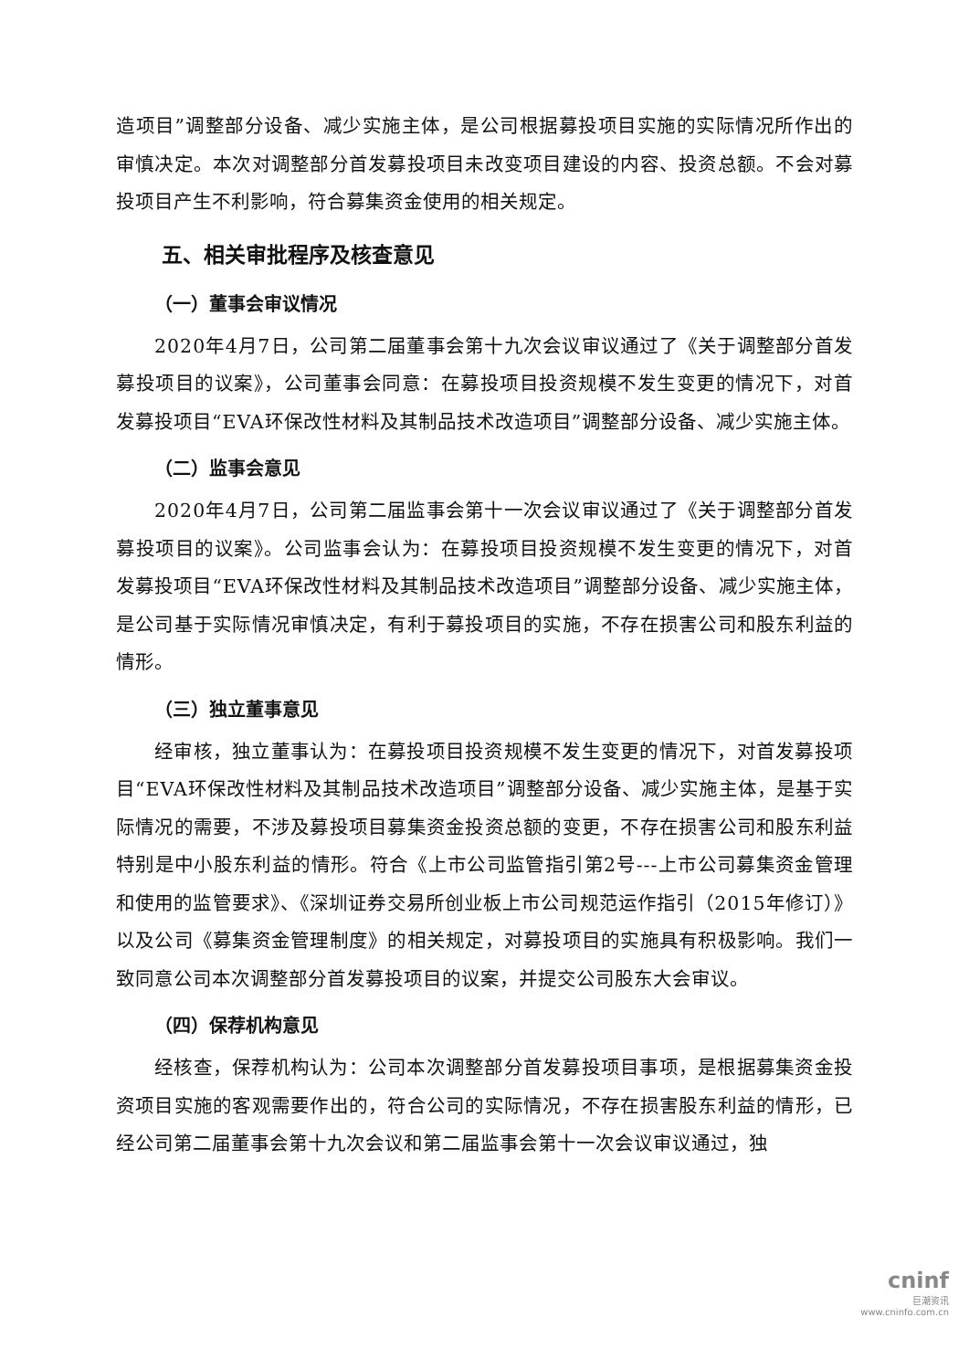造项目”调整部分设备、减少实施主体，是公司根据募投项目实施的实际情况所作出的审慎决定。本次对调整部分首发募投项目未改变项目建设的内容、投资总额。不会对募投项目产生不利影响，符合募集资金使用的相关规定。
五、相关审批程序及核查意见
（一）董事会审议情况
2020年4月7日，公司第二届董事会第十九次会议审议通过了《关于调整部分首发募投项目的议案》，公司董事会同意：在募投项目投资规模不发生变更的情况下，对首发募投项目“EVA环保改性材料及其制品技术改造项目”调整部分设备、减少实施主体。
（二）监事会意见
2020年4月7日，公司第二届监事会第十一次会议审议通过了《关于调整部分首发募投项目的议案》。公司监事会认为：在募投项目投资规模不发生变更的情况下，对首发募投项目“EVA环保改性材料及其制品技术改造项目”调整部分设备、减少实施主体，是公司基于实际情况审慎决定，有利于募投项目的实施，不存在损害公司和股东利益的情形。
（三）独立董事意见
经审核，独立董事认为：在募投项目投资规模不发生变更的情况下，对首发募投项目“EVA环保改性材料及其制品技术改造项目”调整部分设备、减少实施主体，是基于实际情况的需要，不涉及募投项目募集资金投资总额的变更，不存在损害公司和股东利益特别是中小股东利益的情形。符合《上市公司监管指引第2号---上市公司募集资金管理和使用的监管要求》、《深圳证券交易所创业板上市公司规范运作指引（2015年修订）》以及公司《募集资金管理制度》的相关规定，对募投项目的实施具有积极影响。我们一致同意公司本次调整部分首发募投项目的议案，并提交公司股东大会审议。
（四）保荐机构意见
经核查，保荐机构认为：公司本次调整部分首发募投项目事项，是根据募集资金投资项目实施的客观需要作出的，符合公司的实际情况，不存在损害股东利益的情形，已经公司第二届董事会第十九次会议和第二届监事会第十一次会议审议通过，独
cninf
巨潮资讯
www.cninfo.com.cn